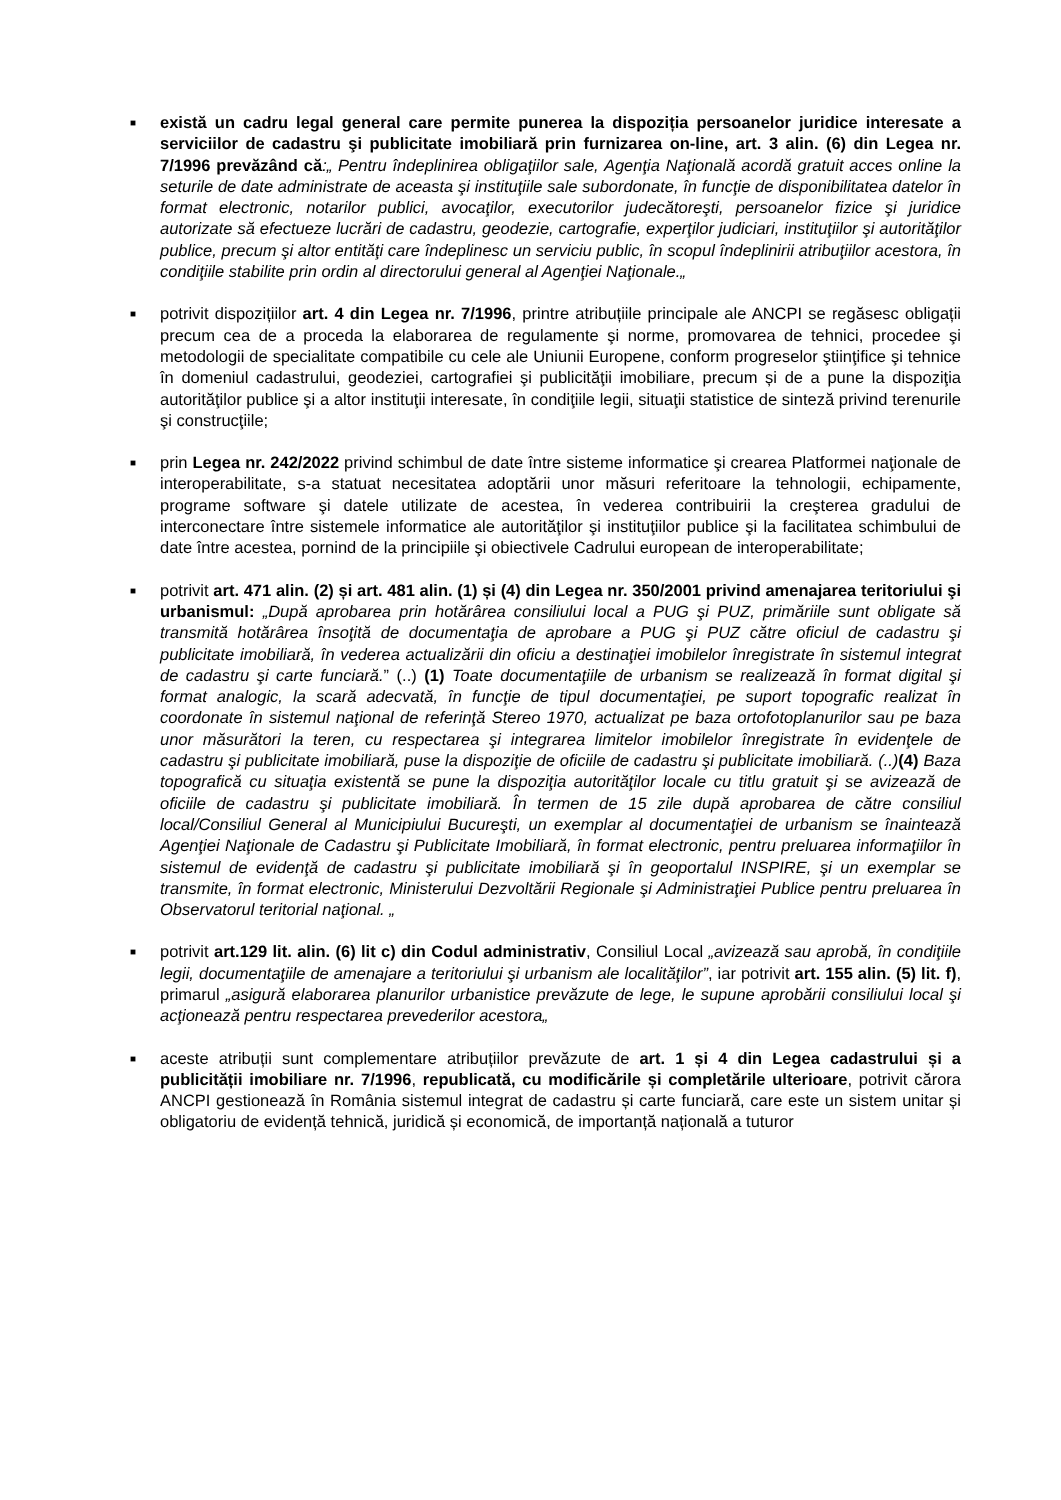■
există un cadru legal general care permite punerea la dispoziția persoanelor juridice interesate a serviciilor de cadastru şi publicitate imobiliară prin furnizarea on-line, art. 3 alin. (6) din Legea nr. 7/1996 prevăzând că:„ Pentru îndeplinirea obligaţiilor sale, Agenţia Naţională acordă gratuit acces online la seturile de date administrate de aceasta şi instituţiile sale subordonate, în funcţie de disponibilitatea datelor în format electronic, notarilor publici, avocaţilor, executorilor judecătoreşti, persoanelor fizice şi juridice autorizate să efectueze lucrări de cadastru, geodezie, cartografie, experţilor judiciari, instituţiilor şi autorităţilor publice, precum şi altor entităţi care îndeplinesc un serviciu public, în scopul îndeplinirii atribuţiilor acestora, în condiţiile stabilite prin ordin al directorului general al Agenţiei Naţionale.„
■
potrivit dispozițiilor art. 4 din Legea nr. 7/1996, printre atribuțiile principale ale ANCPI se regăsesc obligații precum cea de a proceda la elaborarea de regulamente şi norme, promovarea de tehnici, procedee şi metodologii de specialitate compatibile cu cele ale Uniunii Europene, conform progreselor ştiinţifice şi tehnice în domeniul cadastrului, geodeziei, cartografiei şi publicităţii imobiliare, precum și de a pune la dispoziţia autorităţilor publice şi a altor instituţii interesate, în condiţiile legii, situaţii statistice de sinteză privind terenurile şi construcţiile;
■
prin Legea nr. 242/2022 privind schimbul de date între sisteme informatice şi crearea Platformei naţionale de interoperabilitate, s-a statuat necesitatea adoptării unor măsuri referitoare la tehnologii, echipamente, programe software şi datele utilizate de acestea, în vederea contribuirii la creşterea gradului de interconectare între sistemele informatice ale autorităţilor şi instituţiilor publice şi la facilitatea schimbului de date între acestea, pornind de la principiile şi obiectivele Cadrului european de interoperabilitate;
■
potrivit art. 471 alin. (2) și art. 481 alin. (1) și (4) din Legea nr. 350/2001 privind amenajarea teritoriului şi urbanismul: „După aprobarea prin hotărârea consiliului local a PUG şi PUZ, primăriile sunt obligate să transmită hotărârea însoţită de documentaţia de aprobare a PUG şi PUZ către oficiul de cadastru şi publicitate imobiliară, în vederea actualizării din oficiu a destinaţiei imobilelor înregistrate în sistemul integrat de cadastru şi carte funciară.” (..) (1) Toate documentaţiile de urbanism se realizează în format digital şi format analogic, la scară adecvată, în funcţie de tipul documentaţiei, pe suport topografic realizat în coordonate în sistemul naţional de referinţă Stereo 1970, actualizat pe baza ortofotoplanurilor sau pe baza unor măsurători la teren, cu respectarea şi integrarea limitelor imobilelor înregistrate în evidenţele de cadastru şi publicitate imobiliară, puse la dispoziţie de oficiile de cadastru şi publicitate imobiliară. (..)(4) Baza topografică cu situaţia existentă se pune la dispoziţia autorităţilor locale cu titlu gratuit şi se avizează de oficiile de cadastru şi publicitate imobiliară. În termen de 15 zile după aprobarea de către consiliul local/Consiliul General al Municipiului Bucureşti, un exemplar al documentaţiei de urbanism se înaintează Agenţiei Naţionale de Cadastru şi Publicitate Imobiliară, în format electronic, pentru preluarea informaţiilor în sistemul de evidenţă de cadastru şi publicitate imobiliară şi în geoportalul INSPIRE, şi un exemplar se transmite, în format electronic, Ministerului Dezvoltării Regionale şi Administraţiei Publice pentru preluarea în Observatorul teritorial naţional. „
■
potrivit art.129 lit. alin. (6) lit c) din Codul administrativ, Consiliul Local „avizează sau aprobă, în condiţiile legii, documentaţiile de amenajare a teritoriului şi urbanism ale localităţilor”, iar potrivit art. 155 alin. (5) lit. f), primarul „asigură elaborarea planurilor urbanistice prevăzute de lege, le supune aprobării consiliului local şi acţionează pentru respectarea prevederilor acestora„
■
aceste atribuții sunt complementare atribuțiilor prevăzute de art. 1 și 4 din Legea cadastrului și a publicității imobiliare nr. 7/1996, republicată, cu modificările și completările ulterioare, potrivit cărora ANCPI gestionează în România sistemul integrat de cadastru și carte funciară, care este un sistem unitar și obligatoriu de evidență tehnică, juridică și economică, de importanță națională a tuturor